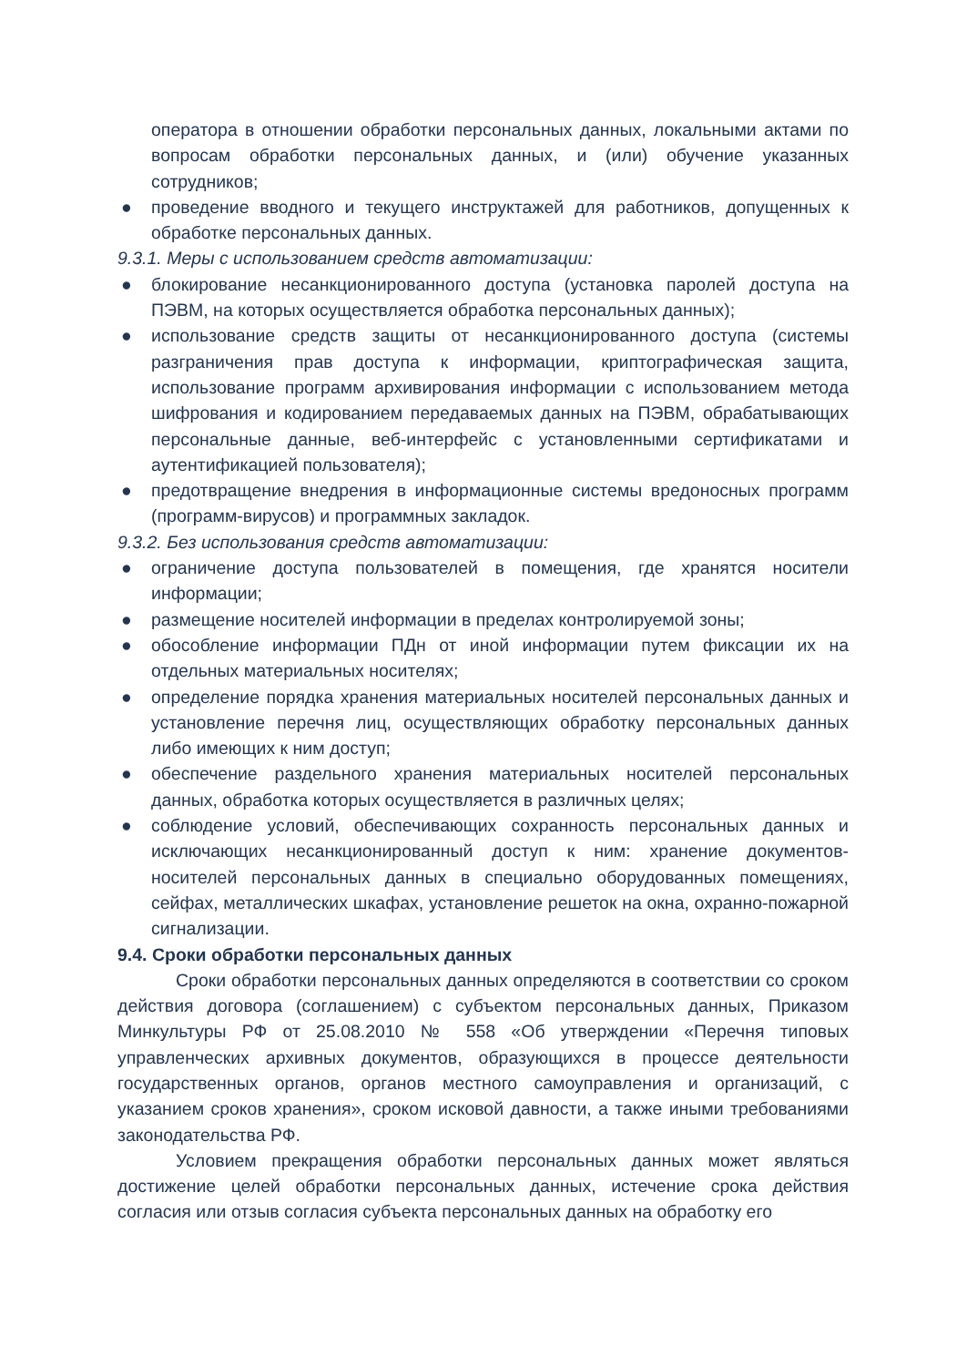оператора в отношении обработки персональных данных, локальными актами по вопросам обработки персональных данных, и (или) обучение указанных сотрудников;
● проведение вводного и текущего инструктажей для работников, допущенных к обработке персональных данных.
9.3.1. Меры с использованием средств автоматизации:
● блокирование несанкционированного доступа (установка паролей доступа на ПЭВМ, на которых осуществляется обработка персональных данных);
● использование средств защиты от несанкционированного доступа (системы разграничения прав доступа к информации, криптографическая защита, использование программ архивирования информации с использованием метода шифрования и кодированием передаваемых данных на ПЭВМ, обрабатывающих персональные данные, веб-интерфейс с установленными сертификатами и аутентификацией пользователя);
● предотвращение внедрения в информационные системы вредоносных программ (программ-вирусов) и программных закладок.
9.3.2. Без использования средств автоматизации:
● ограничение доступа пользователей в помещения, где хранятся носители информации;
● размещение носителей информации в пределах контролируемой зоны;
● обособление информации ПДн от иной информации путем фиксации их на отдельных материальных носителях;
● определение порядка хранения материальных носителей персональных данных и установление перечня лиц, осуществляющих обработку персональных данных либо имеющих к ним доступ;
● обеспечение раздельного хранения материальных носителей персональных данных, обработка которых осуществляется в различных целях;
● соблюдение условий, обеспечивающих сохранность персональных данных и исключающих несанкционированный доступ к ним: хранение документов-носителей персональных данных в специально оборудованных помещениях, сейфах, металлических шкафах, установление решеток на окна, охранно-пожарной сигнализации.
9.4. Сроки обработки персональных данных
Сроки обработки персональных данных определяются в соответствии со сроком действия договора (соглашением) с субъектом персональных данных, Приказом Минкультуры РФ от 25.08.2010 № 558 «Об утверждении «Перечня типовых управленческих архивных документов, образующихся в процессе деятельности государственных органов, органов местного самоуправления и организаций, с указанием сроков хранения», сроком исковой давности, а также иными требованиями законодательства РФ.
Условием прекращения обработки персональных данных может являться достижение целей обработки персональных данных, истечение срока действия согласия или отзыв согласия субъекта персональных данных на обработку его